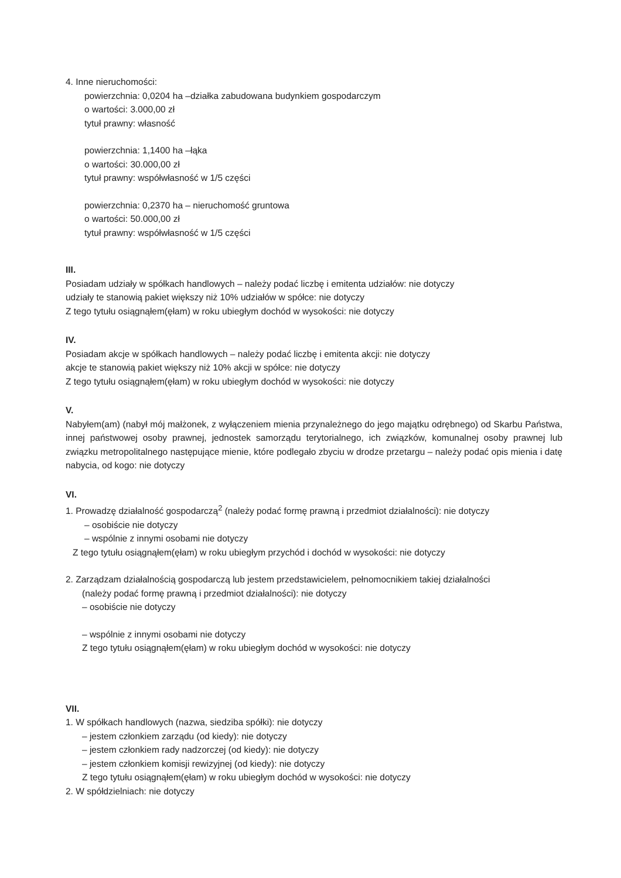4. Inne nieruchomości:
powierzchnia: 0,0204 ha –działka zabudowana budynkiem gospodarczym
o wartości: 3.000,00 zł
tytuł prawny: własność
powierzchnia: 1,1400 ha –łąka
o wartości: 30.000,00 zł
tytuł prawny: współwłasność w 1/5 części
powierzchnia: 0,2370 ha – nieruchomość gruntowa
o wartości: 50.000,00 zł
tytuł prawny: współwłasność w 1/5 części
III.
Posiadam udziały w spółkach handlowych – należy podać liczbę i emitenta udziałów: nie dotyczy
udziały te stanowią pakiet większy niż 10% udziałów w spółce: nie dotyczy
Z tego tytułu osiągnąłem(ęłam) w roku ubiegłym dochód w wysokości: nie dotyczy
IV.
Posiadam akcje w spółkach handlowych – należy podać liczbę i emitenta akcji: nie dotyczy
akcje te stanowią pakiet większy niż 10% akcji w spółce: nie dotyczy
Z tego tytułu osiągnąłem(ęłam) w roku ubiegłym dochód w wysokości: nie dotyczy
V.
Nabyłem(am) (nabył mój małżonek, z wyłączeniem mienia przynależnego do jego majątku odrębnego) od Skarbu Państwa, innej państwowej osoby prawnej, jednostek samorządu terytorialnego, ich związków, komunalnej osoby prawnej lub związku metropolitalnego następujące mienie, które podlegało zbyciu w drodze przetargu – należy podać opis mienia i datę nabycia, od kogo: nie dotyczy
VI.
1. Prowadzę działalność gospodarczą<sup>2</sup> (należy podać formę prawną i przedmiot działalności): nie dotyczy
– osobiście nie dotyczy
– wspólnie z innymi osobami nie dotyczy
Z tego tytułu osiągnąłem(ęłam) w roku ubiegłym przychód i dochód w wysokości: nie dotyczy
2. Zarządzam działalnością gospodarczą lub jestem przedstawicielem, pełnomocnikiem takiej działalności
(należy podać formę prawną i przedmiot działalności): nie dotyczy
– osobiście nie dotyczy
– wspólnie z innymi osobami nie dotyczy
Z tego tytułu osiągnąłem(ęłam) w roku ubiegłym dochód w wysokości: nie dotyczy
VII.
1. W spółkach handlowych (nazwa, siedziba spółki): nie dotyczy
– jestem członkiem zarządu (od kiedy): nie dotyczy
– jestem członkiem rady nadzorczej (od kiedy): nie dotyczy
– jestem członkiem komisji rewizyjnej (od kiedy): nie dotyczy
Z tego tytułu osiągnąłem(ęłam) w roku ubiegłym dochód w wysokości: nie dotyczy
2. W spółdzielniach: nie dotyczy